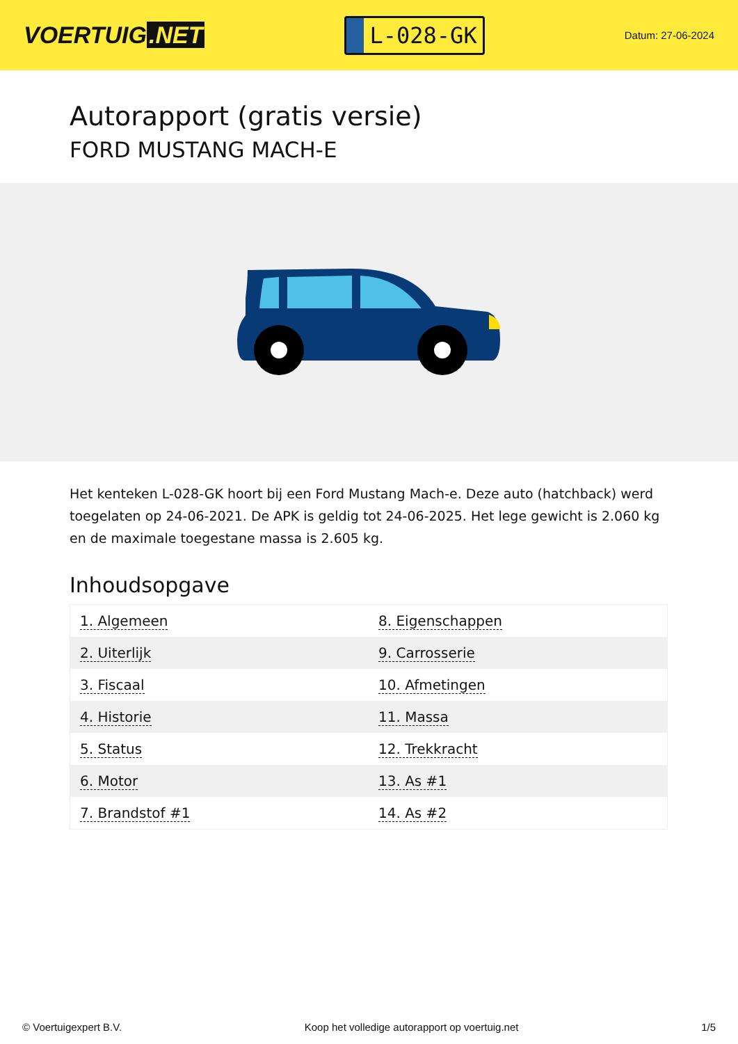VOERTUIG.NET
L-028-GK
Datum: 27-06-2024
Autorapport (gratis versie)
FORD MUSTANG MACH-E
Het kenteken L-028-GK hoort bij een Ford Mustang Mach-e. Deze auto (hatchback) werd toegelaten op 24-06-2021. De APK is geldig tot 24-06-2025. Het lege gewicht is 2.060 kg en de maximale toegestane massa is 2.605 kg.
Inhoudsopgave
| 1. Algemeen | 8. Eigenschappen |
| 2. Uiterlijk | 9. Carrosserie |
| 3. Fiscaal | 10. Afmetingen |
| 4. Historie | 11. Massa |
| 5. Status | 12. Trekkracht |
| 6. Motor | 13. As #1 |
| 7. Brandstof #1 | 14. As #2 |
© Voertuigexpert B.V. Koop het volledige autorapport op voertuig.net 1/5